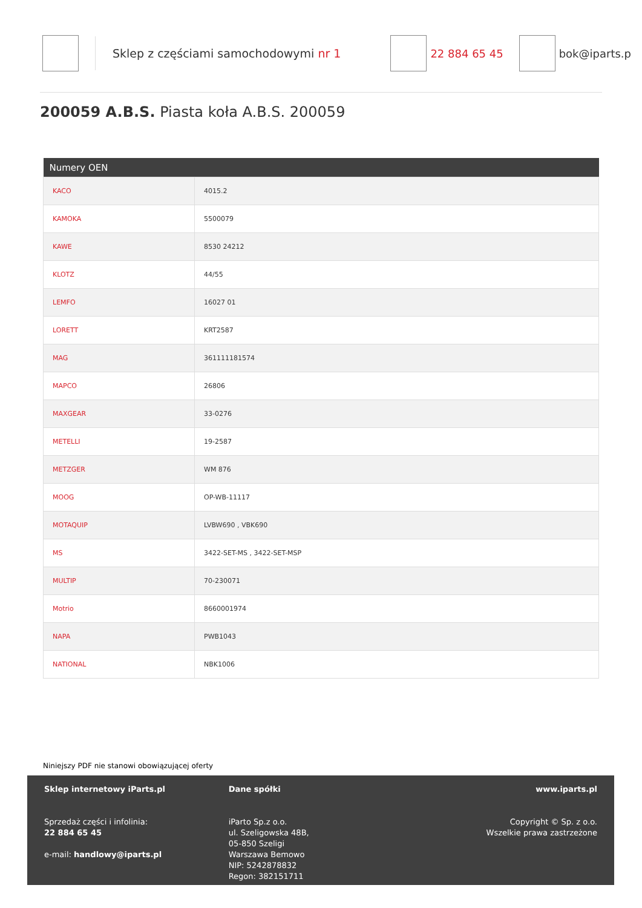Sklep z częściami samochodowymi nr 1
22 884 65 45 bok@iparts.p
200059 A.B.S. Piasta koła A.B.S. 200059
| Numery OEN | |
| --- | --- |
| KACO | 4015.2 |
| KAMOKA | 5500079 |
| KAWE | 8530 24212 |
| KLOTZ | 44/55 |
| LEMFO | 16027 01 |
| LORETT | KRT2587 |
| MAG | 361111181574 |
| MAPCO | 26806 |
| MAXGEAR | 33-0276 |
| METELLI | 19-2587 |
| METZGER | WM 876 |
| MOOG | OP-WB-11117 |
| MOTAQUIP | LVBW690 , VBK690 |
| MS | 3422-SET-MS , 3422-SET-MSP |
| MULTIP | 70-230071 |
| Motrio | 8660001974 |
| NAPA | PWB1043 |
| NATIONAL | NBK1006 |
Niniejszy PDF nie stanowi obowiązującej oferty
Sklep internetowy iParts.pl
Sprzedaż części i infolinia:
22 884 65 45
e-mail: handlowy@iparts.pl
Dane spółki
iParto Sp.z o.o.
ul. Szeligowska 48B,
05-850 Szeligi
Warszawa Bemowo
NIP: 5242878832
Regon: 382151711
www.iparts.pl
Copyright © Sp. z o.o.
Wszelkie prawa zastrzeżone